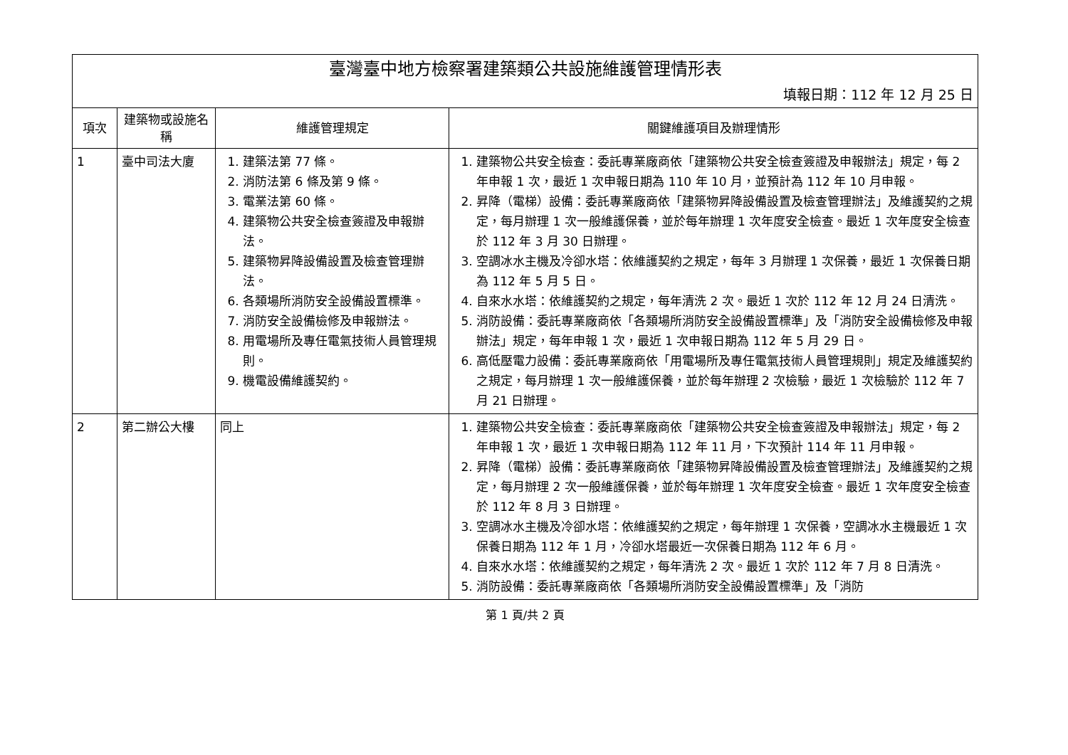| 臺灣臺中地方檢察署建築類公共設施維護管理情形表 | | | |
| 填報日期：112 年 12 月 25 日 | | | |
| 項次 | 建築物或設施名稱 | 維護管理規定 | 關鍵維護項目及辦理情形 |
| 1 | 臺中司法大廈 | 1. 建築法第 77 條。 2. 消防法第 6 條及第 9 條。 3. 電業法第 60 條。 4. 建築物公共安全檢查簽證及申報辦法。 5. 建築物昇降設備設置及檢查管理辦法。 6. 各類場所消防安全設備設置標準。 7. 消防安全設備檢修及申報辦法。 8. 用電場所及專任電氣技術人員管理規則。 9. 機電設備維護契約。 | 1. 建築物公共安全檢查：委託專業廠商依「建築物公共安全檢查簽證及申報辦法」規定，每 2 年申報 1 次，最近 1 次申報日期為 110 年 10 月，並預計為 112 年 10 月申報。 2. 昇降（電梯）設備：委託專業廠商依「建築物昇降設備設置及檢查管理辦法」及維護契約之規定，每月辦理 1 次一般維護保養，並於每年辦理 1 次年度安全檢查。最近 1 次年度安全檢查於 112 年 3 月 30 日辦理。 3. 空調冰水主機及冷卻水塔：依維護契約之規定，每年 3 月辦理 1 次保養，最近 1 次保養日期為 112 年 5 月 5 日。 4. 自來水水塔：依維護契約之規定，每年清洗 2 次。最近 1 次於 112 年 12 月 24 日清洗。 5. 消防設備：委託專業廠商依「各類場所消防安全設備設置標準」及「消防安全設備檢修及申報辦法」規定，每年申報 1 次，最近 1 次申報日期為 112 年 5 月 29 日。 6. 高低壓電力設備：委託專業廠商依「用電場所及專任電氣技術人員管理規則」規定及維護契約之規定，每月辦理 1 次一般維護保養，並於每年辦理 2 次檢驗，最近 1 次檢驗於 112 年 7 月 21 日辦理。 |
| 2 | 第二辦公大樓 | 同上 | 1. 建築物公共安全檢查：委託專業廠商依「建築物公共安全檢查簽證及申報辦法」規定，每 2 年申報 1 次，最近 1 次申報日期為 112 年 11 月，下次預計 114 年 11 月申報。 2. 昇降（電梯）設備：委託專業廠商依「建築物昇降設備設置及檢查管理辦法」及維護契約之規定，每月辦理 2 次一般維護保養，並於每年辦理 1 次年度安全檢查。最近 1 次年度安全檢查於 112 年 8 月 3 日辦理。 3. 空調冰水主機及冷卻水塔：依維護契約之規定，每年辦理 1 次保養，空調冰水主機最近 1 次保養日期為 112 年 1 月，冷卻水塔最近一次保養日期為 112 年 6 月。 4. 自來水水塔：依維護契約之規定，每年清洗 2 次。最近 1 次於 112 年 7 月 8 日清洗。 5. 消防設備：委託專業廠商依「各類場所消防安全設備設置標準」及「消防 |
第 1 頁/共 2 頁